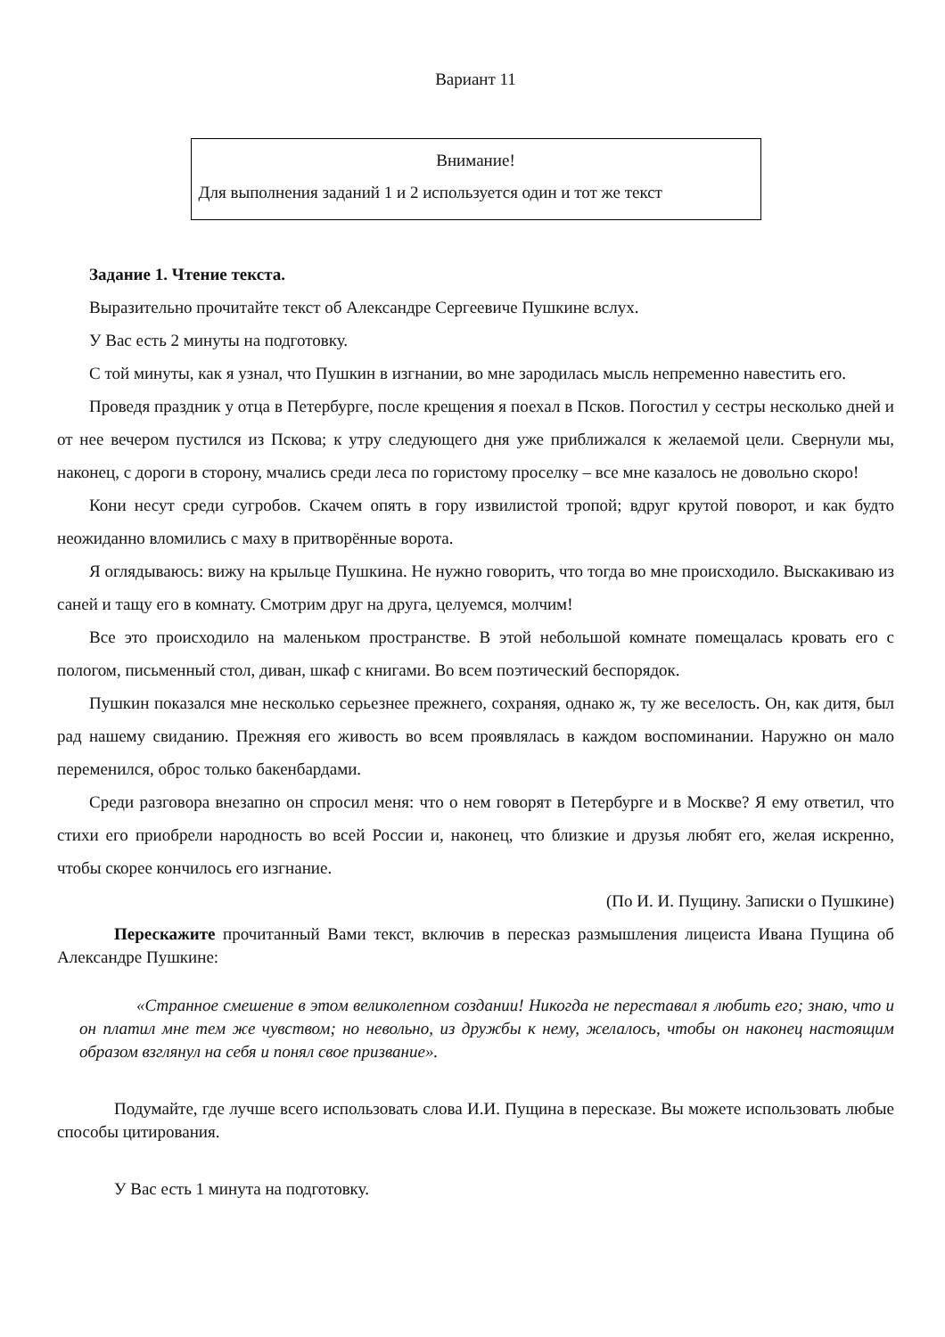Вариант 11
Внимание!
Для выполнения заданий 1 и 2 используется один и тот же текст
Задание 1. Чтение текста.
Выразительно прочитайте текст об Александре Сергеевиче Пушкине вслух.
У Вас есть 2 минуты на подготовку.
С той минуты, как я узнал, что Пушкин в изгнании, во мне зародилась мысль непременно навестить его.
Проведя праздник у отца в Петербурге, после крещения я поехал в Псков. Погостил у сестры несколько дней и от нее вечером пустился из Пскова; к утру следующего дня уже приближался к желаемой цели. Свернули мы, наконец, с дороги в сторону, мчались среди леса по гористому проселку – все мне казалось не довольно скоро!
Кони несут среди сугробов. Скачем опять в гору извилистой тропой; вдруг крутой поворот, и как будто неожиданно вломились с маху в притворённые ворота.
Я оглядываюсь: вижу на крыльце Пушкина. Не нужно говорить, что тогда во мне происходило. Выскакиваю из саней и тащу его в комнату. Смотрим друг на друга, целуемся, молчим!
Все это происходило на маленьком пространстве. В этой небольшой комнате помещалась кровать его с пологом, письменный стол, диван, шкаф с книгами. Во всем поэтический беспорядок.
Пушкин показался мне несколько серьезнее прежнего, сохраняя, однако ж, ту же веселость. Он, как дитя, был рад нашему свиданию. Прежняя его живость во всем проявлялась в каждом воспоминании. Наружно он мало переменился, оброс только бакенбардами.
Среди разговора внезапно он спросил меня: что о нем говорят в Петербурге и в Москве? Я ему ответил, что стихи его приобрели народность во всей России и, наконец, что близкие и друзья любят его, желая искренно, чтобы скорее кончилось его изгнание.
(По И. И. Пущину. Записки о Пушкине)
Перескажите прочитанный Вами текст, включив в пересказ размышления лицеиста Ивана Пущина об Александре Пушкине:
«Странное смешение в этом великолепном создании! Никогда не переставал я любить его; знаю, что и он платил мне тем же чувством; но невольно, из дружбы к нему, желалось, чтобы он наконец настоящим образом взглянул на себя и понял свое призвание».
Подумайте, где лучше всего использовать слова И.И. Пущина в пересказе. Вы можете использовать любые способы цитирования.
У Вас есть 1 минута на подготовку.